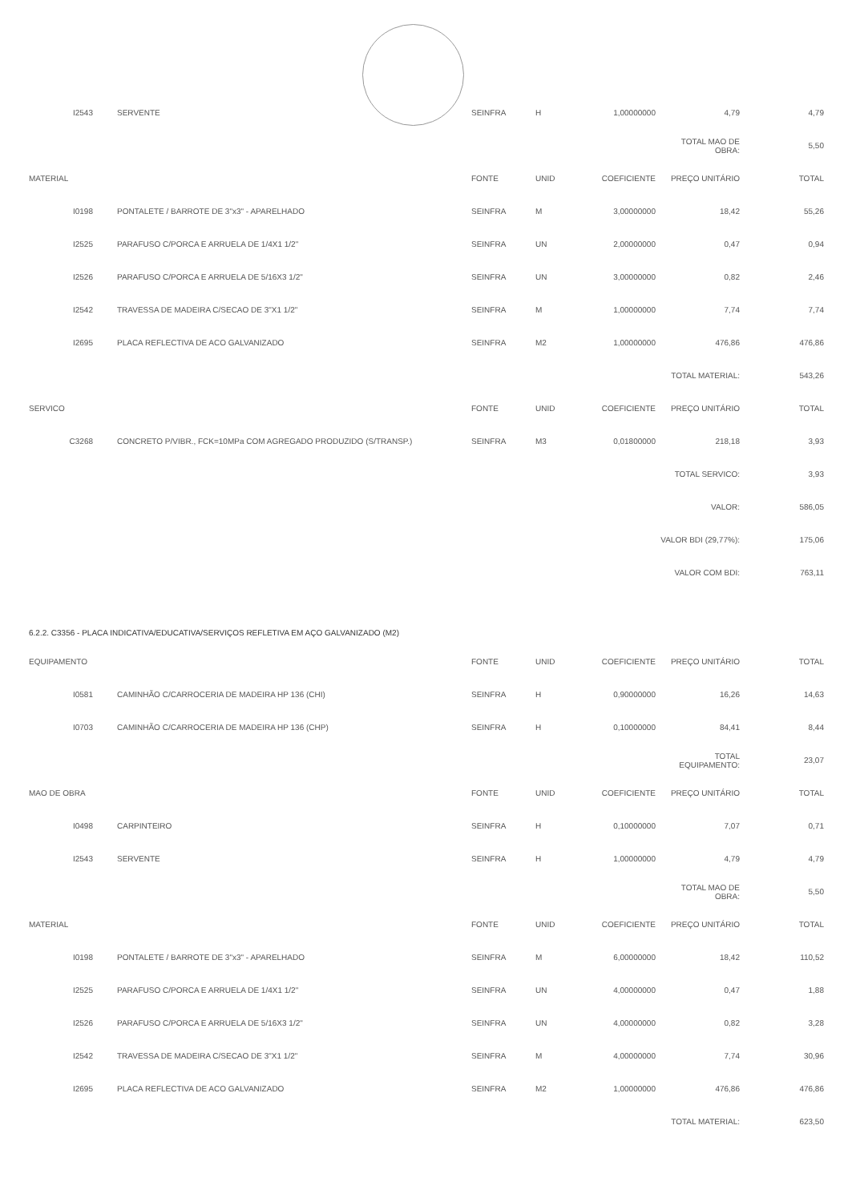| I2543 | SERVENTE | SEINFRA | H | 1,00000000 | 4,79 | 4,79 |
| | | | | | TOTAL MAO DE OBRA: | 5,50 |
| MATERIAL | | FONTE | UNID | COEFICIENTE | PREÇO UNITÁRIO | TOTAL |
| I0198 | PONTALETE / BARROTE DE 3"x3" - APARELHADO | SEINFRA | M | 3,00000000 | 18,42 | 55,26 |
| I2525 | PARAFUSO C/PORCA E ARRUELA DE 1/4X1 1/2" | SEINFRA | UN | 2,00000000 | 0,47 | 0,94 |
| I2526 | PARAFUSO C/PORCA E ARRUELA DE 5/16X3 1/2" | SEINFRA | UN | 3,00000000 | 0,82 | 2,46 |
| I2542 | TRAVESSA DE MADEIRA C/SECAO DE 3"X1 1/2" | SEINFRA | M | 1,00000000 | 7,74 | 7,74 |
| I2695 | PLACA REFLECTIVA DE ACO GALVANIZADO | SEINFRA | M2 | 1,00000000 | 476,86 | 476,86 |
| | | | | | TOTAL MATERIAL: | 543,26 |
| SERVICO | | FONTE | UNID | COEFICIENTE | PREÇO UNITÁRIO | TOTAL |
| C3268 | CONCRETO P/VIBR., FCK=10MPa COM AGREGADO PRODUZIDO (S/TRANSP.) | SEINFRA | M3 | 0,01800000 | 218,18 | 3,93 |
| | | | | | TOTAL SERVICO: | 3,93 |
| | | | | | VALOR: | 586,05 |
| | | | | | VALOR BDI (29,77%): | 175,06 |
| | | | | | VALOR COM BDI: | 763,11 |
| 6.2.2. C3356 - PLACA INDICATIVA/EDUCATIVA/SERVIÇOS REFLETIVA EM AÇO GALVANIZADO (M2) | | | | | | |
| EQUIPAMENTO | | FONTE | UNID | COEFICIENTE | PREÇO UNITÁRIO | TOTAL |
| I0581 | CAMINHÃO C/CARROCERIA DE MADEIRA HP 136 (CHI) | SEINFRA | H | 0,90000000 | 16,26 | 14,63 |
| I0703 | CAMINHÃO C/CARROCERIA DE MADEIRA HP 136 (CHP) | SEINFRA | H | 0,10000000 | 84,41 | 8,44 |
| | | | | | TOTAL EQUIPAMENTO: | 23,07 |
| MAO DE OBRA | | FONTE | UNID | COEFICIENTE | PREÇO UNITÁRIO | TOTAL |
| I0498 | CARPINTEIRO | SEINFRA | H | 0,10000000 | 7,07 | 0,71 |
| I2543 | SERVENTE | SEINFRA | H | 1,00000000 | 4,79 | 4,79 |
| | | | | | TOTAL MAO DE OBRA: | 5,50 |
| MATERIAL | | FONTE | UNID | COEFICIENTE | PREÇO UNITÁRIO | TOTAL |
| I0198 | PONTALETE / BARROTE DE 3"x3" - APARELHADO | SEINFRA | M | 6,00000000 | 18,42 | 110,52 |
| I2525 | PARAFUSO C/PORCA E ARRUELA DE 1/4X1 1/2" | SEINFRA | UN | 4,00000000 | 0,47 | 1,88 |
| I2526 | PARAFUSO C/PORCA E ARRUELA DE 5/16X3 1/2" | SEINFRA | UN | 4,00000000 | 0,82 | 3,28 |
| I2542 | TRAVESSA DE MADEIRA C/SECAO DE 3"X1 1/2" | SEINFRA | M | 4,00000000 | 7,74 | 30,96 |
| I2695 | PLACA REFLECTIVA DE ACO GALVANIZADO | SEINFRA | M2 | 1,00000000 | 476,86 | 476,86 |
| | | | | | TOTAL MATERIAL: | 623,50 |